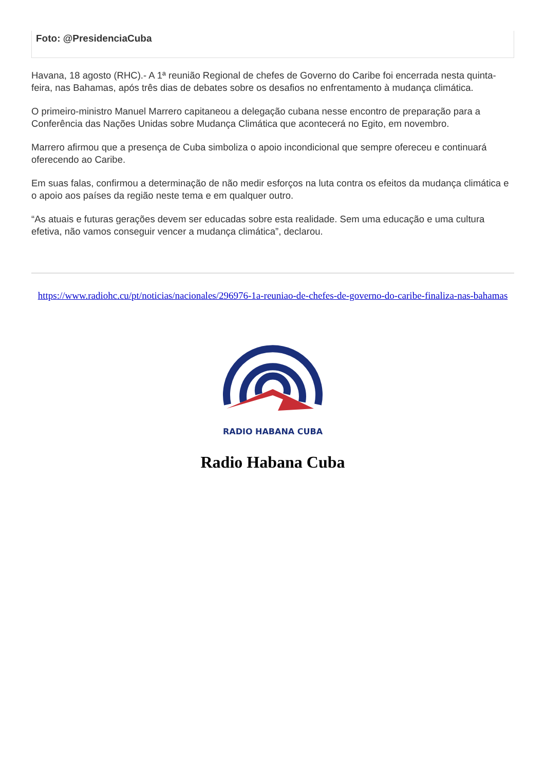Foto: @PresidenciaCuba
Havana, 18 agosto (RHC).- A 1ª reunião Regional de chefes de Governo do Caribe foi encerrada nesta quinta-feira, nas Bahamas, após três dias de debates sobre os desafios no enfrentamento à mudança climática.
O primeiro-ministro Manuel Marrero capitaneou a delegação cubana nesse encontro de preparação para a Conferência das Nações Unidas sobre Mudança Climática que acontecerá no Egito, em novembro.
Marrero afirmou que a presença de Cuba simboliza o apoio incondicional que sempre ofereceu e continuará oferecendo ao Caribe.
Em suas falas, confirmou a determinação de não medir esforços na luta contra os efeitos da mudança climática e o apoio aos países da região neste tema e em qualquer outro.
“As atuais e futuras gerações devem ser educadas sobre esta realidade. Sem uma educação e uma cultura efetiva, não vamos conseguir vencer a mudança climática”, declarou.
https://www.radiohc.cu/pt/noticias/nacionales/296976-1a-reuniao-de-chefes-de-governo-do-caribe-finaliza-nas-bahamas
RADIO HABANA CUBA
Radio Habana Cuba